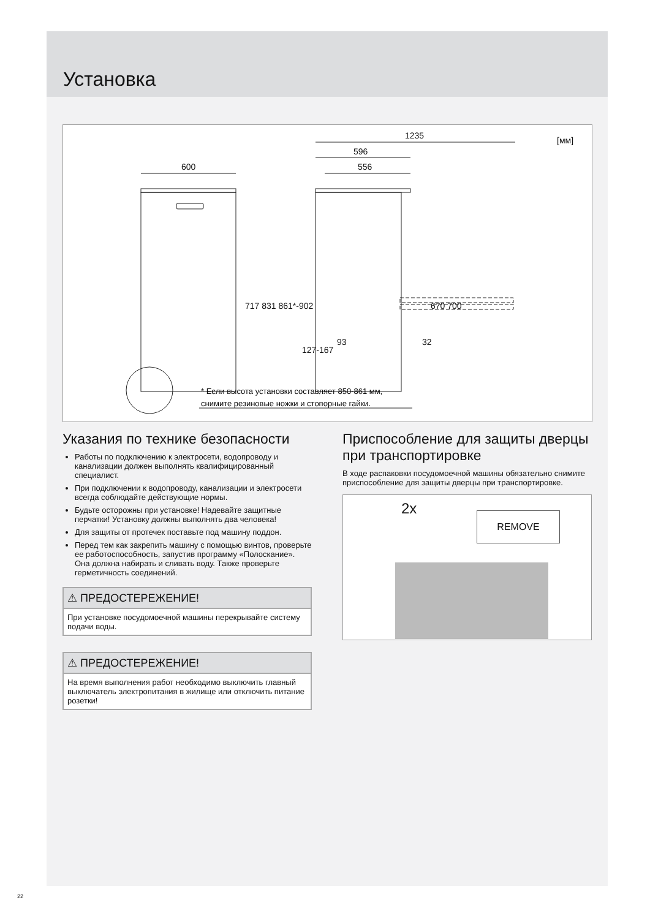Установка
1235
596
556
600
[мм]
717 831 861*-902
670 700
127-167
93
32
* Если высота установки составляет 850-861 мм,
снимите резиновые ножки и стопорные гайки.
Указания по технике безопасности
Работы по подключению к электросети, водопроводу и канализации должен выполнять квалифицированный специалист.
При подключении к водопроводу, канализации и электросети всегда соблюдайте действующие нормы.
Будьте осторожны при установке! Надевайте защитные перчатки! Установку должны выполнять два человека!
Для защиты от протечек поставьте под машину поддон.
Перед тем как закрепить машину с помощью винтов, проверьте ее работоспособность, запустив программу «Полоскание». Она должна набирать и сливать воду. Также проверьте герметичность соединений.
⚠ ПРЕДОСТЕРЕЖЕНИЕ!
При установке посудомоечной машины перекрывайте систему подачи воды.
⚠ ПРЕДОСТЕРЕЖЕНИЕ!
На время выполнения работ необходимо выключить главный выключатель электропитания в жилище или отключить питание розетки!
Приспособление для защиты дверцы при транспортировке
В ходе распаковки посудомоечной машины обязательно снимите приспособление для защиты дверцы при транспортировке.
2x REMOVE
22